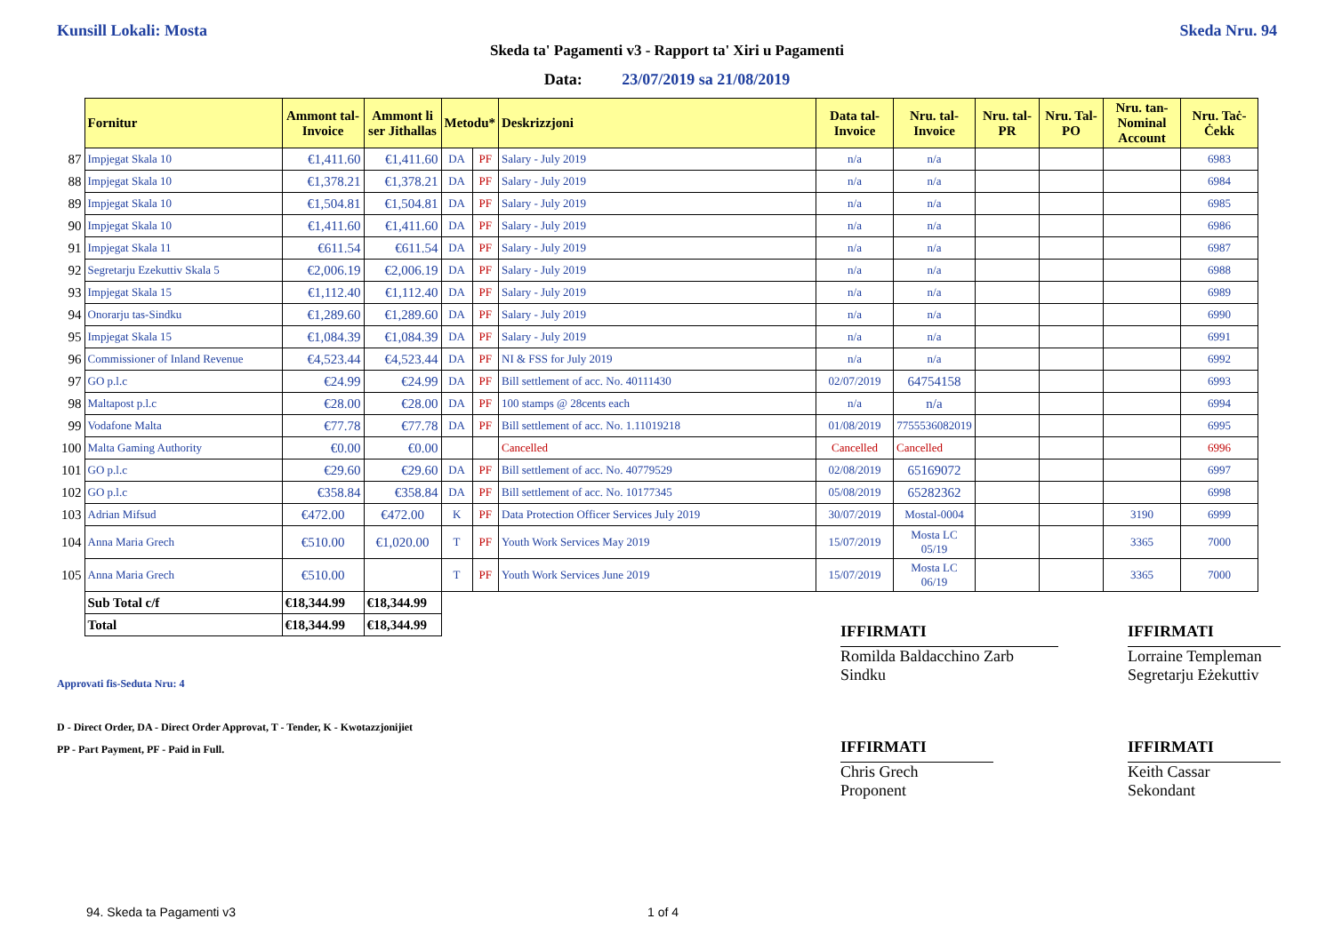Kunsill Lokali: Mosta Skeda Nru. 94
Skeda ta' Pagamenti v3 - Rapport ta' Xiri u Pagamenti
Data: 23/07/2019 sa 21/08/2019
| | Fornitur | Ammont tal-Invoice | Ammont li ser Jithallas | Metodu* | | Deskrizzjoni | Data tal-Invoice | Nru. tal-Invoice | Nru. tal-PR | Nru. Tal-PO | Nru. tan-Nominal Account | Nru. Taċ-Ċekk |
| 87 | Impjegat Skala 10 | €1,411.60 | €1,411.60 | DA | PF | Salary - July 2019 | n/a | n/a | | | | 6983 |
| 88 | Impjegat Skala 10 | €1,378.21 | €1,378.21 | DA | PF | Salary - July 2019 | n/a | n/a | | | | 6984 |
| 89 | Impjegat Skala 10 | €1,504.81 | €1,504.81 | DA | PF | Salary - July 2019 | n/a | n/a | | | | 6985 |
| 90 | Impjegat Skala 10 | €1,411.60 | €1,411.60 | DA | PF | Salary - July 2019 | n/a | n/a | | | | 6986 |
| 91 | Impjegat Skala 11 | €611.54 | €611.54 | DA | PF | Salary - July 2019 | n/a | n/a | | | | 6987 |
| 92 | Segretarju Ezekuttiv Skala 5 | €2,006.19 | €2,006.19 | DA | PF | Salary - July 2019 | n/a | n/a | | | | 6988 |
| 93 | Impjegat Skala 15 | €1,112.40 | €1,112.40 | DA | PF | Salary - July 2019 | n/a | n/a | | | | 6989 |
| 94 | Onorarju tas-Sindku | €1,289.60 | €1,289.60 | DA | PF | Salary - July 2019 | n/a | n/a | | | | 6990 |
| 95 | Impjegat Skala 15 | €1,084.39 | €1,084.39 | DA | PF | Salary - July 2019 | n/a | n/a | | | | 6991 |
| 96 | Commissioner of Inland Revenue | €4,523.44 | €4,523.44 | DA | PF | NI & FSS for July 2019 | n/a | n/a | | | | 6992 |
| 97 | GO p.l.c | €24.99 | €24.99 | DA | PF | Bill settlement of acc. No. 40111430 | 02/07/2019 | 64754158 | | | | 6993 |
| 98 | Maltapost p.l.c | €28.00 | €28.00 | DA | PF | 100 stamps @ 28cents each | n/a | n/a | | | | 6994 |
| 99 | Vodafone Malta | €77.78 | €77.78 | DA | PF | Bill settlement of acc. No. 1.11019218 | 01/08/2019 | 7755536082019 | | | | 6995 |
| 100 | Malta Gaming Authority | €0.00 | €0.00 | | | Cancelled | Cancelled | Cancelled | | | | 6996 |
| 101 | GO p.l.c | €29.60 | €29.60 | DA | PF | Bill settlement of acc. No. 40779529 | 02/08/2019 | 65169072 | | | | 6997 |
| 102 | GO p.l.c | €358.84 | €358.84 | DA | PF | Bill settlement of acc. No. 10177345 | 05/08/2019 | 65282362 | | | | 6998 |
| 103 | Adrian Mifsud | €472.00 | €472.00 | K | PF | Data Protection Officer Services July 2019 | 30/07/2019 | Mostal-0004 | | | 3190 | 6999 |
| 104 | Anna Maria Grech | €510.00 | €1,020.00 | T | PF | Youth Work Services May 2019 | 15/07/2019 | Mosta LC 05/19 | | | 3365 | 7000 |
| 105 | Anna Maria Grech | €510.00 | | T | PF | Youth Work Services June 2019 | 15/07/2019 | Mosta LC 06/19 | | | 3365 | 7000 |
| | Sub Total c/f | €18,344.99 | €18,344.99 | | | | | | | | | |
| | Total | €18,344.99 | €18,344.99 | | | | | | | | | |
IFFIRMATI
Romilda Baldacchino Zarb
Sindku
IFFIRMATI
Lorraine Templeman
Segretarju Eżekuttiv
IFFIRMATI
Chris Grech
Proponent
IFFIRMATI
Keith Cassar
Sekondant
Approvati fis-Seduta Nru: 4
D - Direct Order, DA - Direct Order Approvat, T - Tender, K - Kwotazzjonijiet
PP - Part Payment, PF - Paid in Full.
94. Skeda ta Pagamenti v3 1 of 4